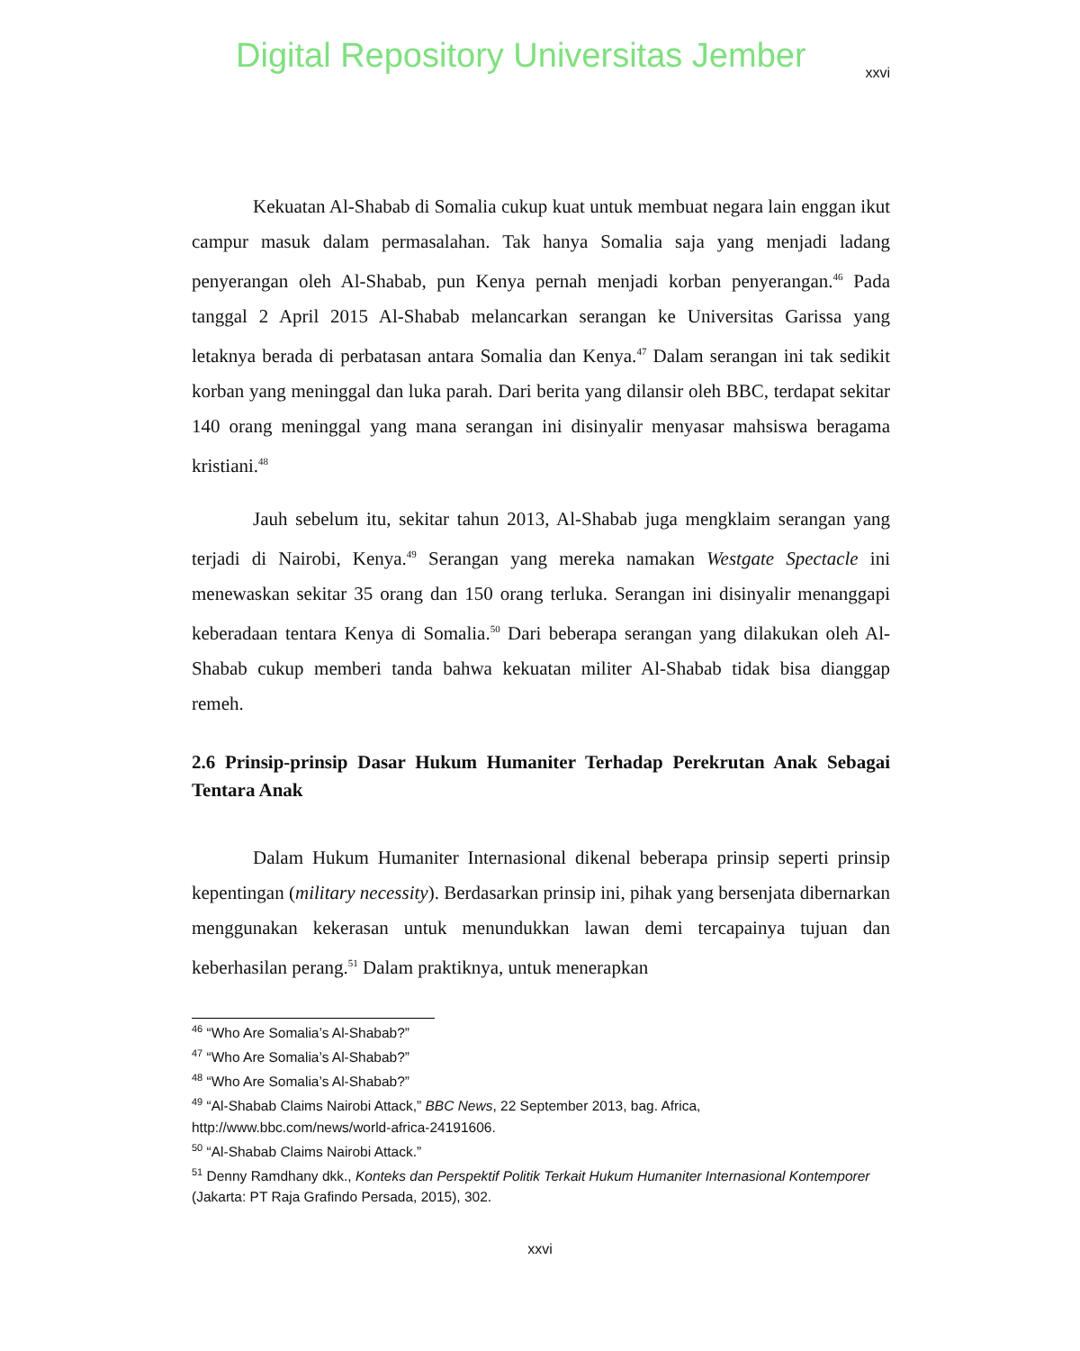Digital Repository Universitas Jember
xxvi
Kekuatan Al-Shabab di Somalia cukup kuat untuk membuat negara lain enggan ikut campur masuk dalam permasalahan. Tak hanya Somalia saja yang menjadi ladang penyerangan oleh Al-Shabab, pun Kenya pernah menjadi korban penyerangan.<sup>46</sup> Pada tanggal 2 April 2015 Al-Shabab melancarkan serangan ke Universitas Garissa yang letaknya berada di perbatasan antara Somalia dan Kenya.<sup>47</sup> Dalam serangan ini tak sedikit korban yang meninggal dan luka parah. Dari berita yang dilansir oleh BBC, terdapat sekitar 140 orang meninggal yang mana serangan ini disinyalir menyasar mahsiswa beragama kristiani.<sup>48</sup>
Jauh sebelum itu, sekitar tahun 2013, Al-Shabab juga mengklaim serangan yang terjadi di Nairobi, Kenya.<sup>49</sup> Serangan yang mereka namakan Westgate Spectacle ini menewaskan sekitar 35 orang dan 150 orang terluka. Serangan ini disinyalir menanggapi keberadaan tentara Kenya di Somalia.<sup>50</sup> Dari beberapa serangan yang dilakukan oleh Al-Shabab cukup memberi tanda bahwa kekuatan militer Al-Shabab tidak bisa dianggap remeh.
2.6 Prinsip-prinsip Dasar Hukum Humaniter Terhadap Perekrutan Anak Sebagai Tentara Anak
Dalam Hukum Humaniter Internasional dikenal beberapa prinsip seperti prinsip kepentingan (military necessity). Berdasarkan prinsip ini, pihak yang bersenjata dibernarkan menggunakan kekerasan untuk menundukkan lawan demi tercapainya tujuan dan keberhasilan perang.<sup>51</sup> Dalam praktiknya, untuk menerapkan
<sup>46</sup> “Who Are Somalia’s Al-Shabab?”
<sup>47</sup> “Who Are Somalia’s Al-Shabab?”
<sup>48</sup> “Who Are Somalia’s Al-Shabab?”
<sup>49</sup> “Al-Shabab Claims Nairobi Attack,” BBC News, 22 September 2013, bag. Africa, http://www.bbc.com/news/world-africa-24191606.
<sup>50</sup> “Al-Shabab Claims Nairobi Attack.”
<sup>51</sup> Denny Ramdhany dkk., Konteks dan Perspektif Politik Terkait Hukum Humaniter Internasional Kontemporer (Jakarta: PT Raja Grafindo Persada, 2015), 302.
xxvi